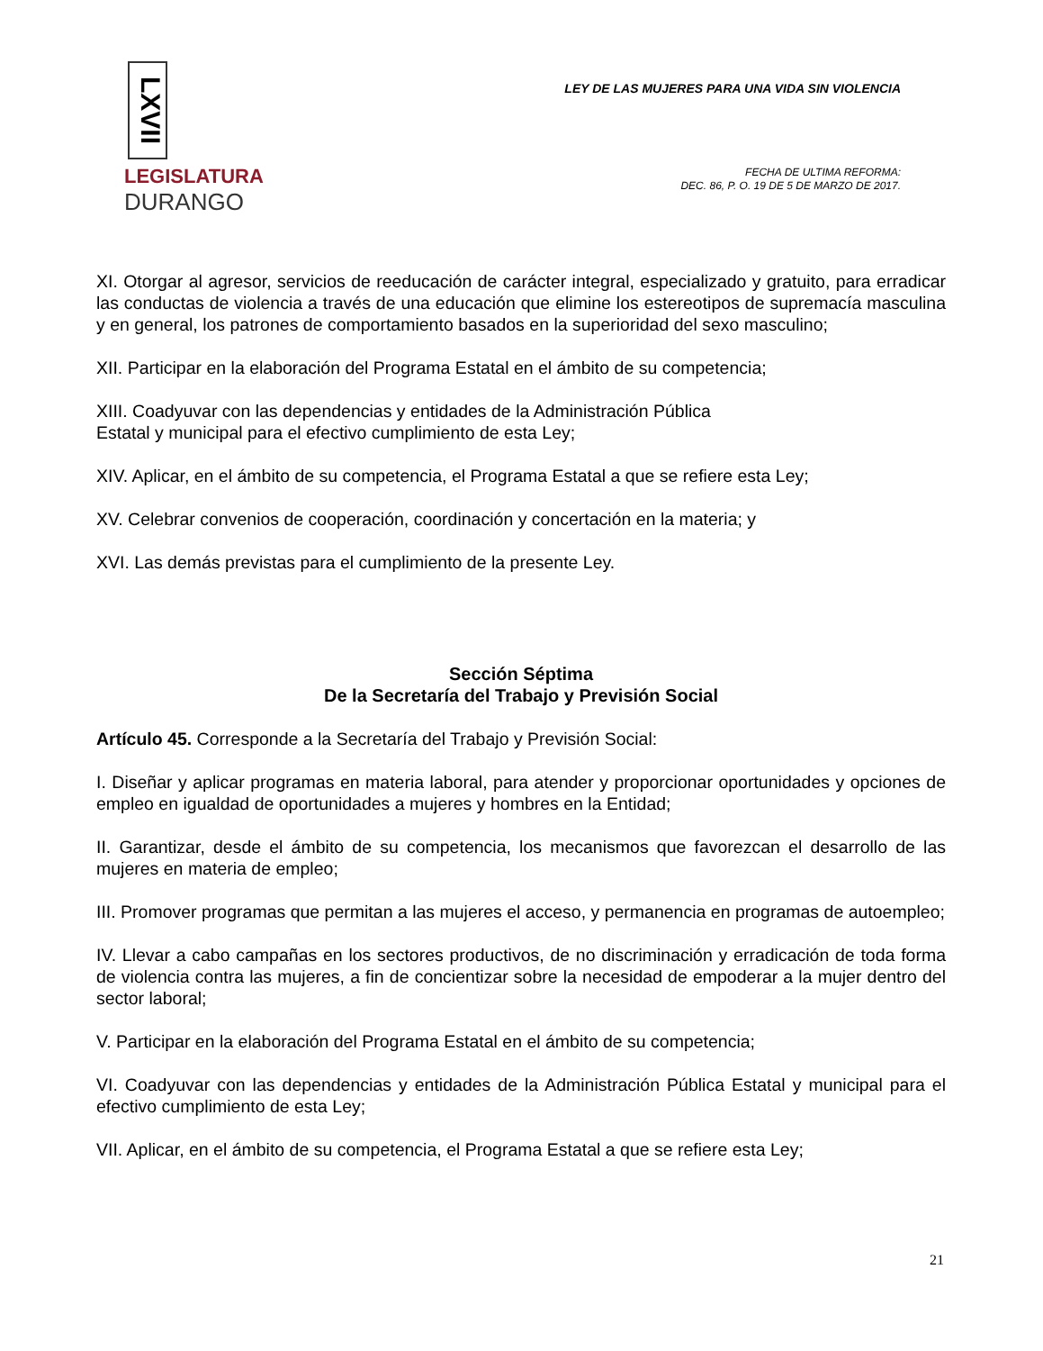LXVII
LEGISLATURA
DURANGO
LEY DE LAS MUJERES PARA UNA VIDA SIN VIOLENCIA
FECHA DE ULTIMA REFORMA:
DEC. 86, P. O. 19 DE 5 DE MARZO DE 2017.
XI. Otorgar al agresor, servicios de reeducación de carácter integral, especializado y gratuito, para erradicar las conductas de violencia a través de una educación que elimine los estereotipos de supremacía masculina y en general, los patrones de comportamiento basados en la superioridad del sexo masculino;
XII. Participar en la elaboración del Programa Estatal en el ámbito de su competencia;
XIII. Coadyuvar con las dependencias y entidades de la Administración Pública
Estatal y municipal para el efectivo cumplimiento de esta Ley;
XIV. Aplicar, en el ámbito de su competencia, el Programa Estatal a que se refiere esta Ley;
XV. Celebrar convenios de cooperación, coordinación y concertación en la materia; y
XVI. Las demás previstas para el cumplimiento de la presente Ley.
Sección Séptima
De la Secretaría del Trabajo y Previsión Social
Artículo 45. Corresponde a la Secretaría del Trabajo y Previsión Social:
I. Diseñar y aplicar programas en materia laboral, para atender y proporcionar oportunidades y opciones de empleo en igualdad de oportunidades a mujeres y hombres en la Entidad;
II. Garantizar, desde el ámbito de su competencia, los mecanismos que favorezcan el desarrollo de las mujeres en materia de empleo;
III. Promover programas que permitan a las mujeres el acceso, y permanencia en programas de autoempleo;
IV. Llevar a cabo campañas en los sectores productivos, de no discriminación y erradicación de toda forma de violencia contra las mujeres, a fin de concientizar sobre la necesidad de empoderar a la mujer dentro del sector laboral;
V. Participar en la elaboración del Programa Estatal en el ámbito de su competencia;
VI. Coadyuvar con las dependencias y entidades de la Administración Pública Estatal y municipal para el efectivo cumplimiento de esta Ley;
VII. Aplicar, en el ámbito de su competencia, el Programa Estatal a que se refiere esta Ley;
21